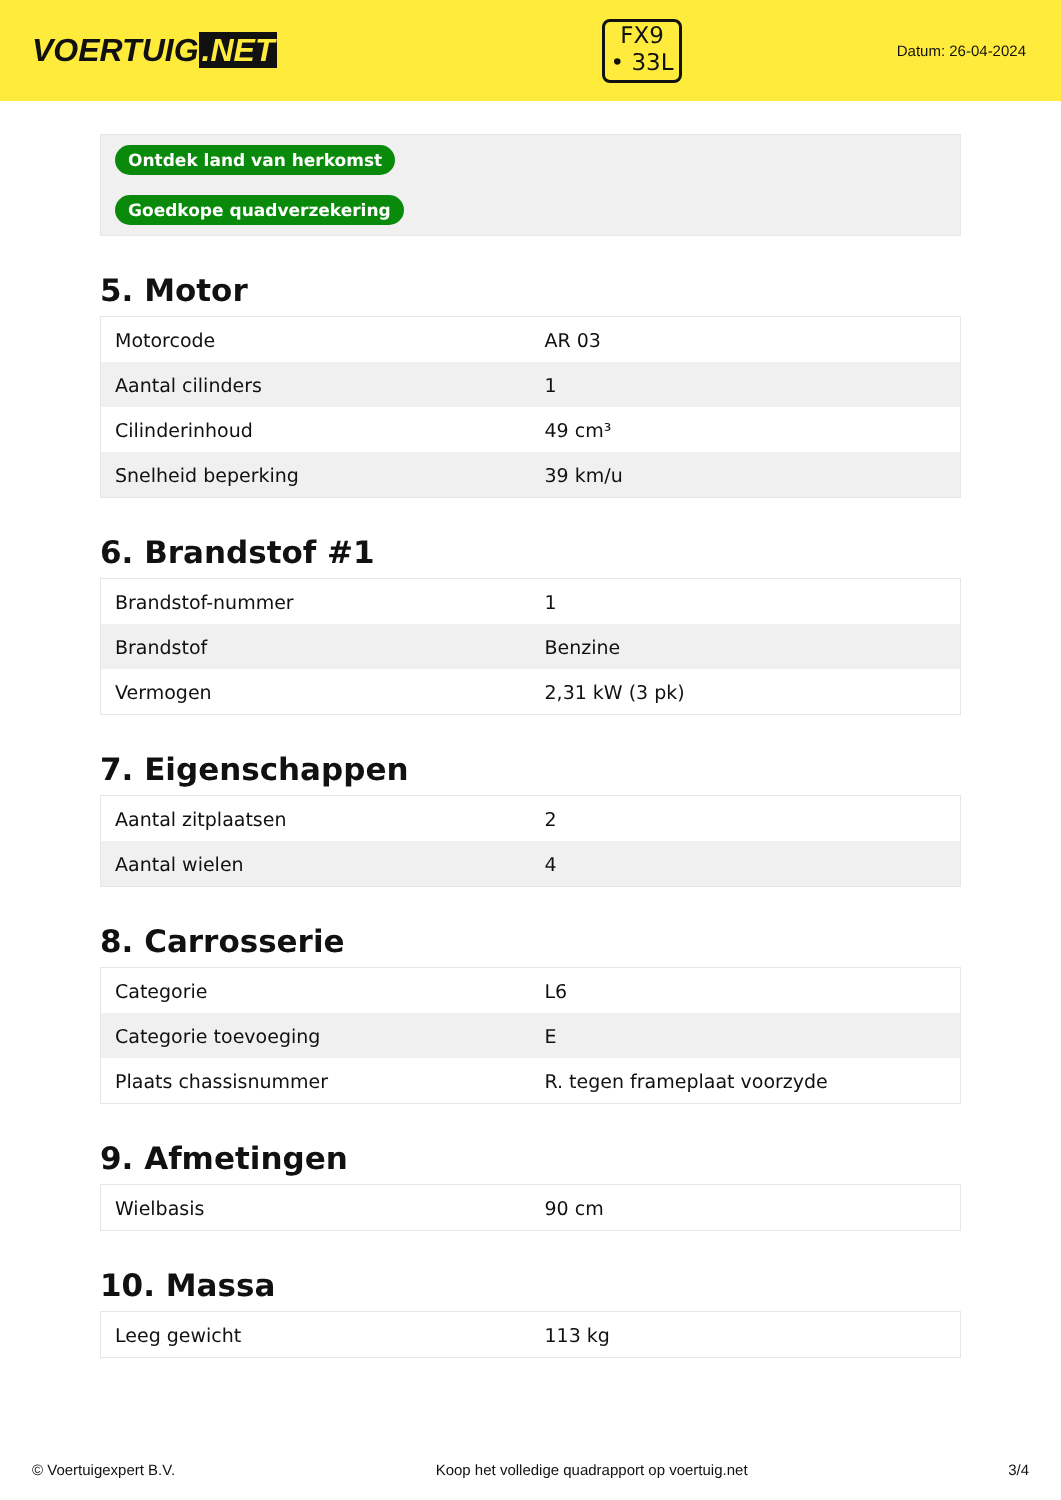VOERTUIG.NET
FX9
• 33L
Datum: 26-04-2024
| Ontdek land van herkomst |
| Goedkope quadverzekering |
5. Motor
| Motorcode | AR 03 |
| Aantal cilinders | 1 |
| Cilinderinhoud | 49 cm³ |
| Snelheid beperking | 39 km/u |
6. Brandstof #1
| Brandstof-nummer | 1 |
| Brandstof | Benzine |
| Vermogen | 2,31 kW (3 pk) |
7. Eigenschappen
| Aantal zitplaatsen | 2 |
| Aantal wielen | 4 |
8. Carrosserie
| Categorie | L6 |
| Categorie toevoeging | E |
| Plaats chassisnummer | R. tegen frameplaat voorzyde |
9. Afmetingen
| Wielbasis | 90 cm |
10. Massa
| Leeg gewicht | 113 kg |
© Voertuigexpert B.V. Koop het volledige quadrapport op voertuig.net 3/4